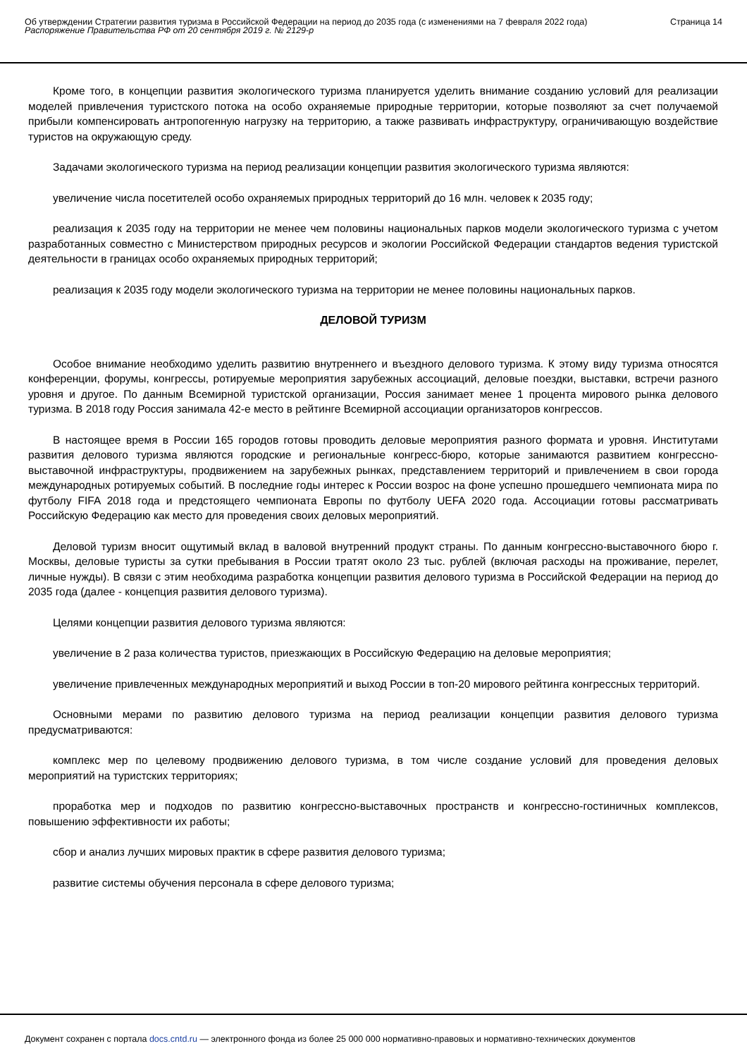Об утверждении Стратегии развития туризма в Российской Федерации на период до 2035 года (с изменениями на 7 февраля 2022 года)
Распоряжение Правительства РФ от 20 сентября 2019 г. № 2129-р
Страница 14
Кроме того, в концепции развития экологического туризма планируется уделить внимание созданию условий для реализации моделей привлечения туристского потока на особо охраняемые природные территории, которые позволяют за счет получаемой прибыли компенсировать антропогенную нагрузку на территорию, а также развивать инфраструктуру, ограничивающую воздействие туристов на окружающую среду.
Задачами экологического туризма на период реализации концепции развития экологического туризма являются:
увеличение числа посетителей особо охраняемых природных территорий до 16 млн. человек к 2035 году;
реализация к 2035 году на территории не менее чем половины национальных парков модели экологического туризма с учетом разработанных совместно с Министерством природных ресурсов и экологии Российской Федерации стандартов ведения туристской деятельности в границах особо охраняемых природных территорий;
реализация к 2035 году модели экологического туризма на территории не менее половины национальных парков.
ДЕЛОВОЙ ТУРИЗМ
Особое внимание необходимо уделить развитию внутреннего и въездного делового туризма. К этому виду туризма относятся конференции, форумы, конгрессы, ротируемые мероприятия зарубежных ассоциаций, деловые поездки, выставки, встречи разного уровня и другое. По данным Всемирной туристской организации, Россия занимает менее 1 процента мирового рынка делового туризма. В 2018 году Россия занимала 42-е место в рейтинге Всемирной ассоциации организаторов конгрессов.
В настоящее время в России 165 городов готовы проводить деловые мероприятия разного формата и уровня. Институтами развития делового туризма являются городские и региональные конгресс-бюро, которые занимаются развитием конгрессно-выставочной инфраструктуры, продвижением на зарубежных рынках, представлением территорий и привлечением в свои города международных ротируемых событий. В последние годы интерес к России возрос на фоне успешно прошедшего чемпионата мира по футболу FIFA 2018 года и предстоящего чемпионата Европы по футболу UEFA 2020 года. Ассоциации готовы рассматривать Российскую Федерацию как место для проведения своих деловых мероприятий.
Деловой туризм вносит ощутимый вклад в валовой внутренний продукт страны. По данным конгрессно-выставочного бюро г. Москвы, деловые туристы за сутки пребывания в России тратят около 23 тыс. рублей (включая расходы на проживание, перелет, личные нужды). В связи с этим необходима разработка концепции развития делового туризма в Российской Федерации на период до 2035 года (далее - концепция развития делового туризма).
Целями концепции развития делового туризма являются:
увеличение в 2 раза количества туристов, приезжающих в Российскую Федерацию на деловые мероприятия;
увеличение привлеченных международных мероприятий и выход России в топ-20 мирового рейтинга конгрессных территорий.
Основными мерами по развитию делового туризма на период реализации концепции развития делового туризма предусматриваются:
комплекс мер по целевому продвижению делового туризма, в том числе создание условий для проведения деловых мероприятий на туристских территориях;
проработка мер и подходов по развитию конгрессно-выставочных пространств и конгрессно-гостиничных комплексов, повышению эффективности их работы;
сбор и анализ лучших мировых практик в сфере развития делового туризма;
развитие системы обучения персонала в сфере делового туризма;
Документ сохранен с портала docs.cntd.ru — электронного фонда из более 25 000 000 нормативно-правовых и нормативно-технических документов